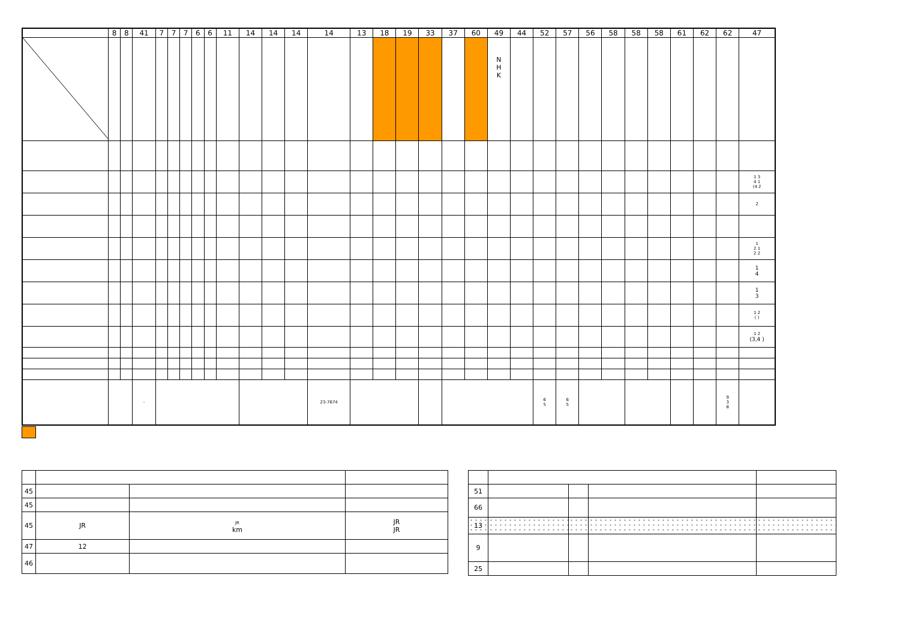| | 8 | 8 | 41 | 7 | 7 | 7 | 6 | 6 | 11 | 14 | 14 | 14 | 14 | 13 | 18 | 19 | 33 | 37 | 60 | 49 | 44 | 52 | 57 | 56 | 58 | 58 | 58 | 61 | 62 | 62 | 47 |
| --- | --- | --- | --- | --- | --- | --- | --- | --- | --- | --- | --- | --- | --- | --- | --- | --- | --- | --- | --- | --- | --- | --- | --- | --- | --- | --- | --- | --- | --- | --- | --- |
| | | | | | | | | | | | | | | | | | | | | N H K | | | | | | | | | | | |
| | | | | | | | | | | | | | | | | | | | | | | | | | | | | | | | 1 3 4 1 (4 2 |
| | | | | | | | | | | | | | | | | | | | | | | | | | | | | | | | 2 |
| | | | | | | | | | | | | | | | | | | | | | | | | | | | | | | | 1 2 1 2 2 |
| | | | | | | | | | | | | | | | | | | | | | | | | | | | | | | | 1 4 |
| | | | | | | | | | | | | | | | | | | | | | | | | | | | | | | | 1 3 |
| | | | | | | | | | | | | | | | | | | | | | | | | | | | | | | | 1 2 ( ) |
| | | | | | | | | | | | | | | | | | | | | | | | | | | | | | | | 1 2 (3,4 ) |
| | | | - | | | | | | | | | | 23-7674 | | | | | | | | | 6 5 | 6 5 | | | | | | | 9 3 8 | |
| 45 | | | |
| 45 | | | |
| 45 | JR | JR km | JR JR |
| 47 | 12 | | |
| 46 | | | |
| 51 | | | | |
| 66 | | | | |
| 13 | | | | |
| 9 | | | | |
| 25 | | | | |